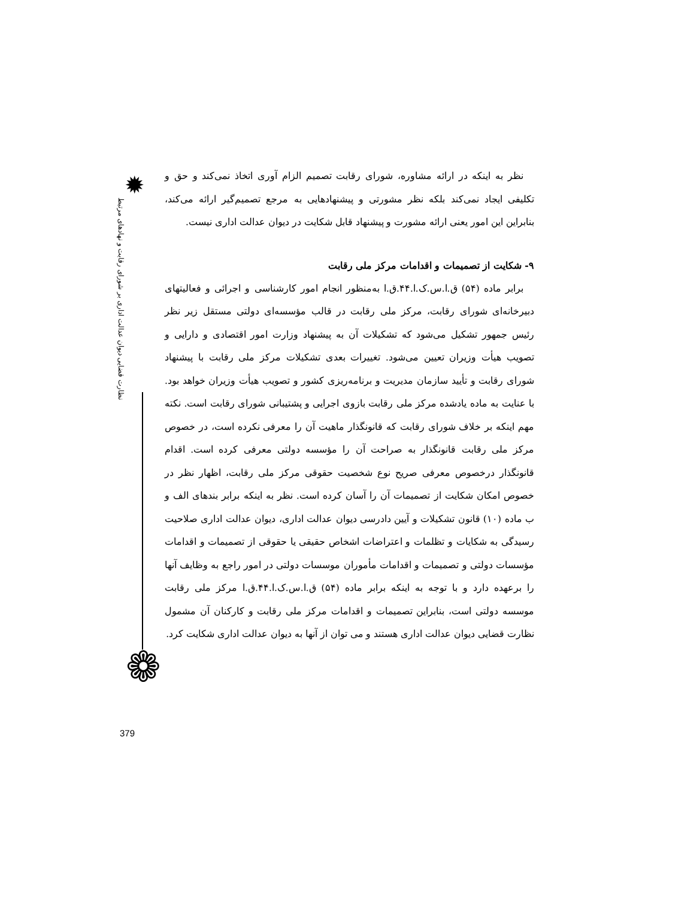✹
نظارت قضایی دیوان عدالت اداری بر شورای رقابت و نهادهای مرتبط
❁
نظر به اینکه در ارائه مشاوره، شورای رقابت تصمیم الزام آوری اتخاذ نمی‌کند و حق و تکلیفی ایجاد نمی‌کند بلکه نظر مشورتی و پیشنهادهایی به مرجع تصمیم‌گیر ارائه می‌کند، بنابراین این امور یعنی ارائه مشورت و پیشنهاد قابل شکایت در دیوان عدالت اداری نیست.
۹- شکایت از تصمیمات و اقدامات مرکز ملی رقابت
برابر ماده (۵۴) ق.ا.س.ک.ا.۴۴.ق.ا به‌منظور انجام امور کارشناسی و اجرائی و فعالیتهای دبیرخانه‌ای شورای رقابت، مرکز ملی رقابت در قالب مؤسسه‌ای دولتی مستقل زیر نظر رئیس جمهور تشکیل می‌شود که تشکیلات آن به پیشنهاد وزارت امور اقتصادی و دارایی و تصویب هیأت وزیران تعیین می‌شود. تغییرات بعدی تشکیلات مرکز ملی رقابت با پیشنهاد شورای رقابت و تأیید سازمان مدیریت و برنامه‌ریزی کشور و تصویب هیأت وزیران خواهد بود. با عنایت به ماده یادشده مرکز ملی رقابت بازوی اجرایی و پشتیبانی شورای رقابت است. نکته مهم اینکه بر خلاف شورای رقابت که قانونگذار ماهیت آن را معرفی نکرده است، در خصوص مرکز ملی رقابت قانونگذار به صراحت آن را مؤسسه دولتی معرفی کرده است. اقدام قانونگذار درخصوص معرفی صریح نوع شخصیت حقوقی مرکز ملی رقابت، اظهار نظر در خصوص امکان شکایت از تصمیمات آن را آسان کرده است. نظر به اینکه برابر بندهای الف و ب ماده (۱۰) قانون تشکیلات و آیین دادرسی دیوان عدالت اداری، دیوان عدالت اداری صلاحیت رسیدگی به شکایات و تظلمات و اعتراضات اشخاص حقیقی یا حقوقی از تصمیمات و اقدامات مؤسسات دولتی و تصمیمات و اقدامات مأموران موسسات دولتی در امور راجع به وظایف آنها را برعهده دارد و با توجه به اینکه برابر ماده (۵۴) ق.ا.س.ک.ا.۴۴.ق.ا مرکز ملی رقابت موسسه دولتی است، بنابراین تصمیمات و اقدامات مرکز ملی رقابت و کارکنان آن مشمول نظارت قضایی دیوان عدالت اداری هستند و می توان از آنها به دیوان عدالت اداری شکایت کرد.
379